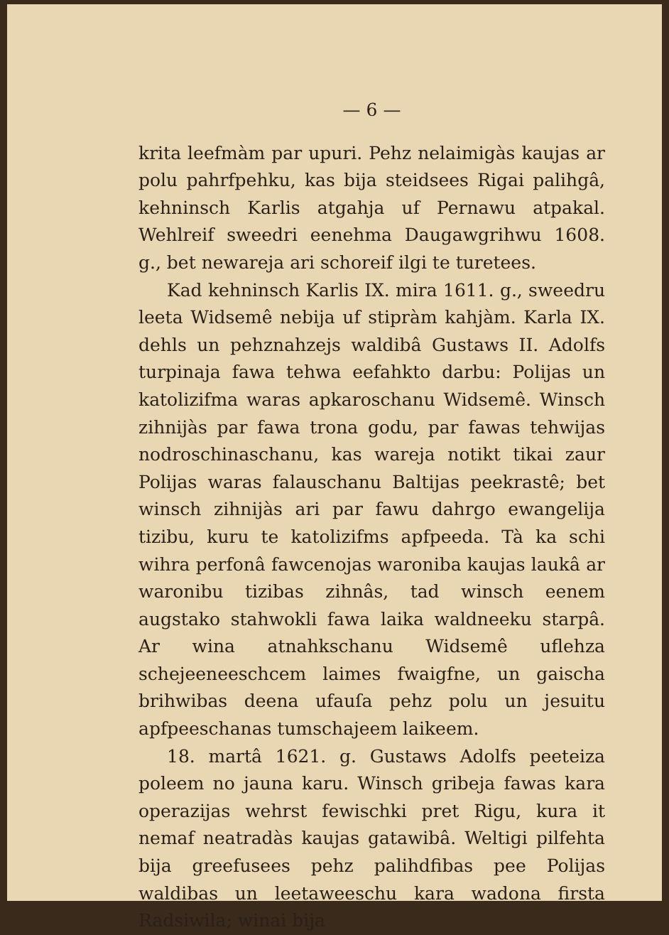— 6 —
krita leefmàm par upuri. Pehz nelaimigàs kaujas ar polu pahrfpehku, kas bija steidsees Rigai palihgâ, kehninsch Karlis atgahja uf Pernawu atpakal. Wehlreif sweedri eenehma Daugawgrihwu 1608. g., bet newareja ari schoreif ilgi te turetees.
Kad kehninsch Karlis IX. mira 1611. g., sweedru leeta Widsemê nebija uf stipràm kahjàm. Karla IX. dehls un pehznahzejs waldibâ Gustaws II. Adolfs turpinaja fawa tehwa eefahkto darbu: Polijas un katolizifma waras apkaroschanu Widsemê. Winsch zihnijàs par fawa trona godu, par fawas tehwijas nodroschinaschanu, kas wareja notikt tikai zaur Polijas waras falauschanu Baltijas peekrastê; bet winsch zihnijàs ari par fawu dahrgo ewangelija tizibu, kuru te katolizifms apfpeeda. Tà ka schi wihra perfonâ fawcenojas waroniba kaujas laukâ ar waronibu tizibas zihnâs, tad winsch eenem augstako stahwokli fawa laika waldneeku starpâ. Ar wina atnahkschanu Widsemê uflehza schejeeneeschcem laimes fwaigfne, un gaischa brihwibas deena ufauſa pehz polu un jesuitu apfpeeschanas tumschajeem laikeem.
18. martâ 1621. g. Gustaws Adolfs peeteiza poleem no jauna karu. Winsch gribeja fawas kara operazijas wehrst fewischki pret Rigu, kura it nemaf neatradàs kaujas gatawibâ. Weltigi pilfehta bija greefusees pehz palihdfibas pee Polijas waldibas un leetaweeschu kara wadona firsta Radsiwila; winai bija